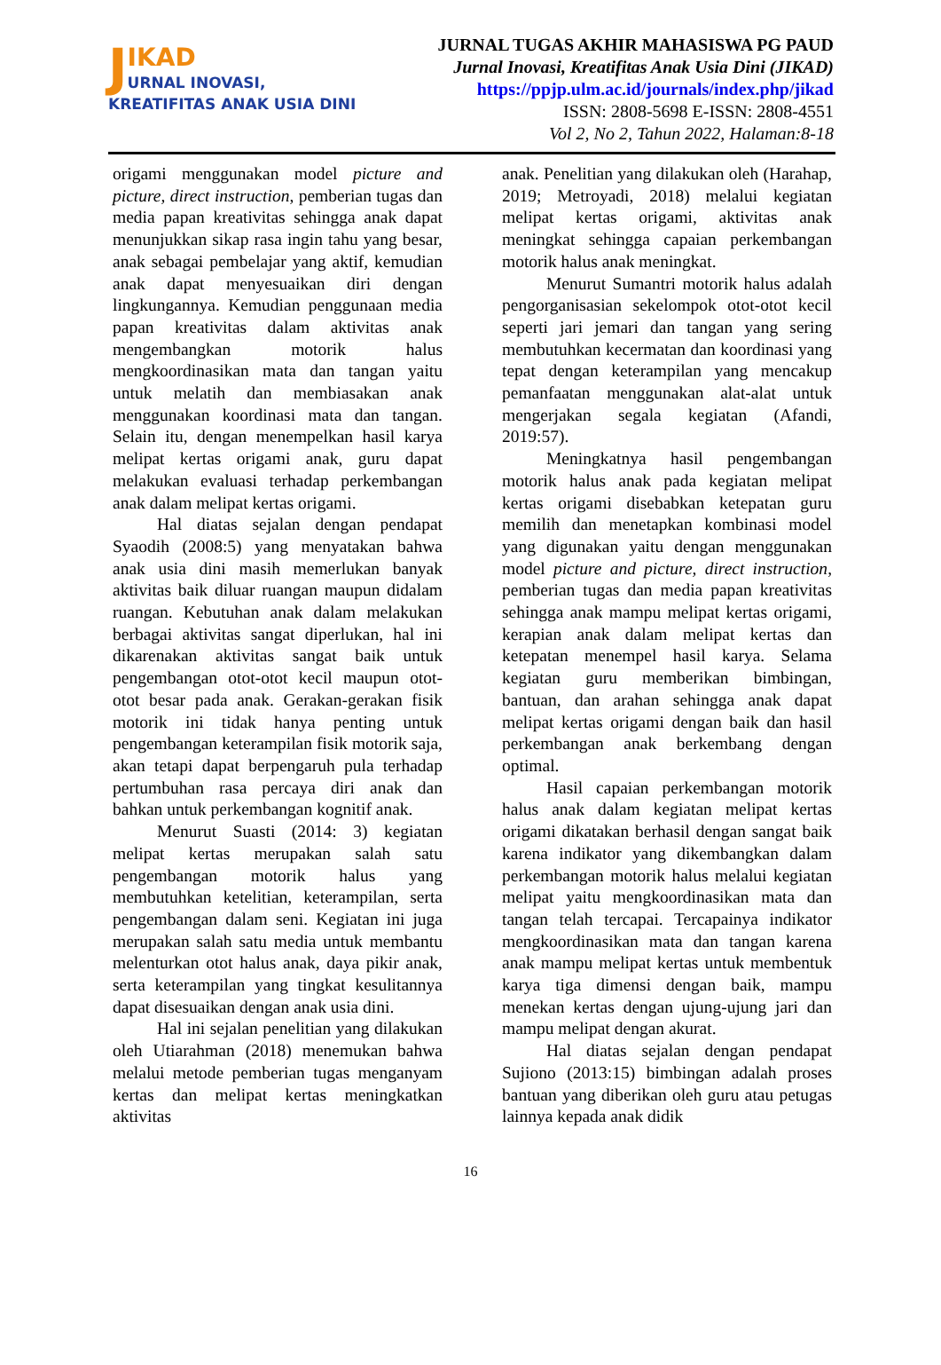JIKAD
URNAL INOVASI,
KREATIFITAS ANAK USIA DINI
JURNAL TUGAS AKHIR MAHASISWA PG PAUD
Jurnal Inovasi, Kreatifitas Anak Usia Dini (JIKAD)
https://ppjp.ulm.ac.id/journals/index.php/jikad
ISSN: 2808-5698 E-ISSN: 2808-4551
Vol 2, No 2, Tahun 2022, Halaman:8-18
origami menggunakan model picture and picture, direct instruction, pemberian tugas dan media papan kreativitas sehingga anak dapat menunjukkan sikap rasa ingin tahu yang besar, anak sebagai pembelajar yang aktif, kemudian anak dapat menyesuaikan diri dengan lingkungannya. Kemudian penggunaan media papan kreativitas dalam aktivitas anak mengembangkan motorik halus mengkoordinasikan mata dan tangan yaitu untuk melatih dan membiasakan anak menggunakan koordinasi mata dan tangan. Selain itu, dengan menempelkan hasil karya melipat kertas origami anak, guru dapat melakukan evaluasi terhadap perkembangan anak dalam melipat kertas origami.
Hal diatas sejalan dengan pendapat Syaodih (2008:5) yang menyatakan bahwa anak usia dini masih memerlukan banyak aktivitas baik diluar ruangan maupun didalam ruangan. Kebutuhan anak dalam melakukan berbagai aktivitas sangat diperlukan, hal ini dikarenakan aktivitas sangat baik untuk pengembangan otot-otot kecil maupun otot-otot besar pada anak. Gerakan-gerakan fisik motorik ini tidak hanya penting untuk pengembangan keterampilan fisik motorik saja, akan tetapi dapat berpengaruh pula terhadap pertumbuhan rasa percaya diri anak dan bahkan untuk perkembangan kognitif anak.
Menurut Suasti (2014: 3) kegiatan melipat kertas merupakan salah satu pengembangan motorik halus yang membutuhkan ketelitian, keterampilan, serta pengembangan dalam seni. Kegiatan ini juga merupakan salah satu media untuk membantu melenturkan otot halus anak, daya pikir anak, serta keterampilan yang tingkat kesulitannya dapat disesuaikan dengan anak usia dini.
Hal ini sejalan penelitian yang dilakukan oleh Utiarahman (2018) menemukan bahwa melalui metode pemberian tugas menganyam kertas dan melipat kertas meningkatkan aktivitas
anak. Penelitian yang dilakukan oleh (Harahap, 2019; Metroyadi, 2018) melalui kegiatan melipat kertas origami, aktivitas anak meningkat sehingga capaian perkembangan motorik halus anak meningkat.
Menurut Sumantri motorik halus adalah pengorganisasian sekelompok otot-otot kecil seperti jari jemari dan tangan yang sering membutuhkan kecermatan dan koordinasi yang tepat dengan keterampilan yang mencakup pemanfaatan menggunakan alat-alat untuk mengerjakan segala kegiatan (Afandi, 2019:57).
Meningkatnya hasil pengembangan motorik halus anak pada kegiatan melipat kertas origami disebabkan ketepatan guru memilih dan menetapkan kombinasi model yang digunakan yaitu dengan menggunakan model picture and picture, direct instruction, pemberian tugas dan media papan kreativitas sehingga anak mampu melipat kertas origami, kerapian anak dalam melipat kertas dan ketepatan menempel hasil karya. Selama kegiatan guru memberikan bimbingan, bantuan, dan arahan sehingga anak dapat melipat kertas origami dengan baik dan hasil perkembangan anak berkembang dengan optimal.
Hasil capaian perkembangan motorik halus anak dalam kegiatan melipat kertas origami dikatakan berhasil dengan sangat baik karena indikator yang dikembangkan dalam perkembangan motorik halus melalui kegiatan melipat yaitu mengkoordinasikan mata dan tangan telah tercapai. Tercapainya indikator mengkoordinasikan mata dan tangan karena anak mampu melipat kertas untuk membentuk karya tiga dimensi dengan baik, mampu menekan kertas dengan ujung-ujung jari dan mampu melipat dengan akurat.
Hal diatas sejalan dengan pendapat Sujiono (2013:15) bimbingan adalah proses bantuan yang diberikan oleh guru atau petugas lainnya kepada anak didik
16